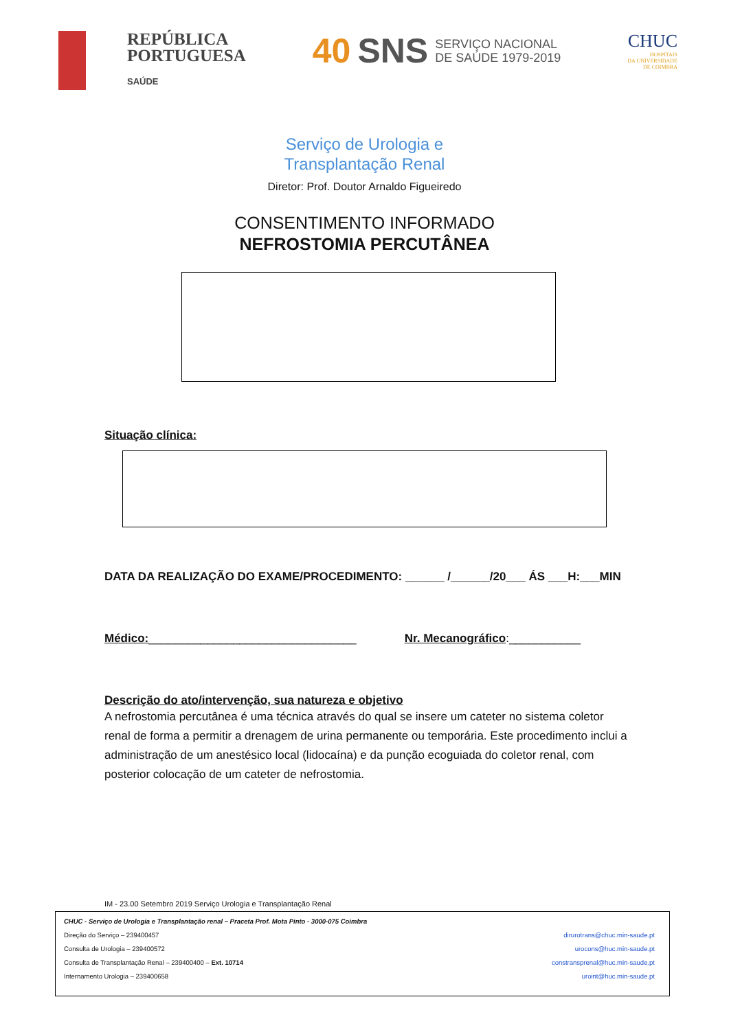REPÚBLICA
PORTUGUESA
SAÚDE
40 SNS SERVIÇO NACIONAL
DE SAÚDE 1979-2019
CHUC
HOSPITAIS
DA UNIVERSIDADE
DE COIMBRA
Serviço de Urologia e
Transplantação Renal
Diretor: Prof. Doutor Arnaldo Figueiredo
CONSENTIMENTO INFORMADO
NEFROSTOMIA PERCUTÂNEA
Situação clínica:
DATA DA REALIZAÇÃO DO EXAME/PROCEDIMENTO: ______ /______/20___ ÁS ___H:___MIN
Médico:________________________________ Nr. Mecanográfico:___________
Descrição do ato/intervenção, sua natureza e objetivo
A nefrostomia percutânea é uma técnica através do qual se insere um cateter no sistema coletor renal de forma a permitir a drenagem de urina permanente ou temporária. Este procedimento inclui a administração de um anestésico local (lidocaína) e da punção ecoguiada do coletor renal, com posterior colocação de um cateter de nefrostomia.
IM - 23.00 Setembro 2019 Serviço Urologia e Transplantação Renal
CHUC - Serviço de Urologia e Transplantação renal – Praceta Prof. Mota Pinto - 3000-075 Coimbra
Direção do Serviço – 239400457 dirurotrans@chuc.min-saude.pt
Consulta de Urologia – 239400572 urocons@huc.min-saude.pt
Consulta de Transplantação Renal – 239400400 – Ext. 10714 constransprenal@huc.min-saude.pt
Internamento Urologia – 239400658 uroint@huc.min-saude.pt